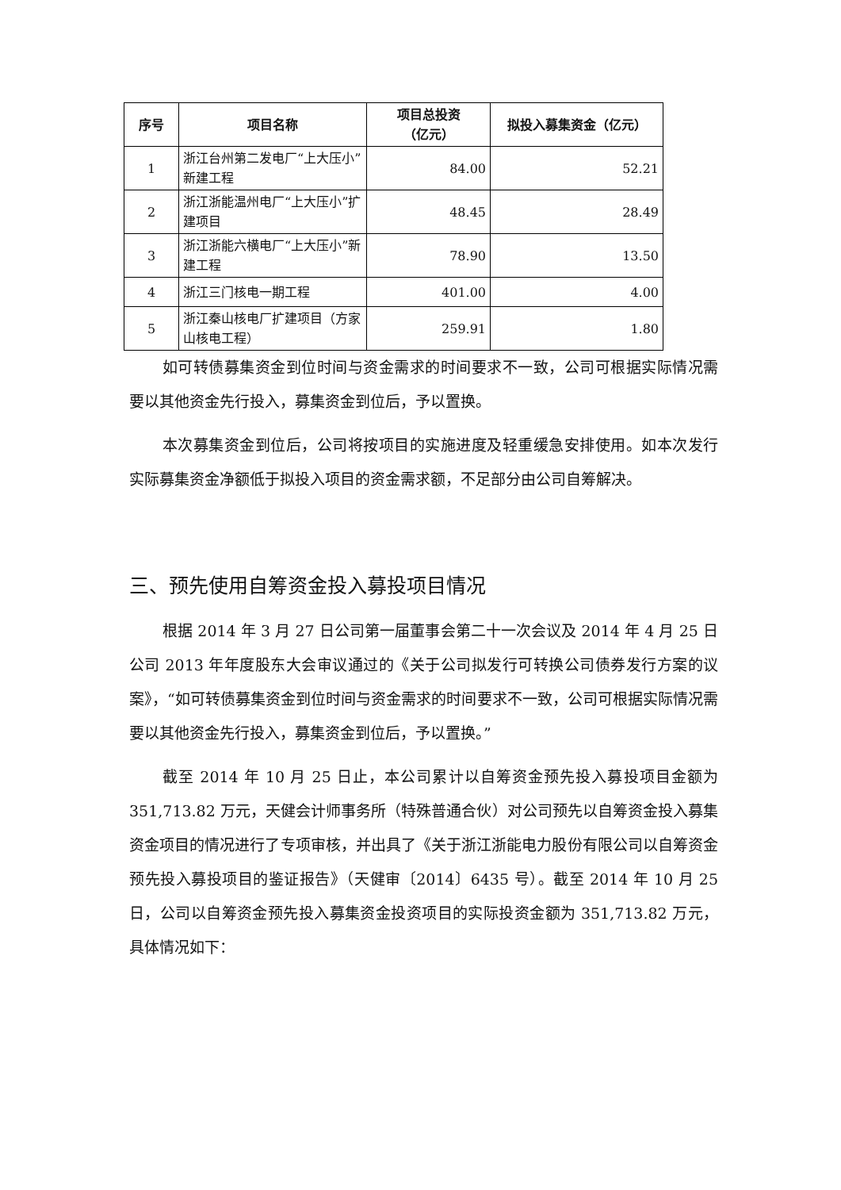| 序号 | 项目名称 | 项目总投资 （亿元） | 拟投入募集资金（亿元） |
| --- | --- | --- | --- |
| 1 | 浙江台州第二发电厂“上大压小”新建工程 | 84.00 | 52.21 |
| 2 | 浙江浙能温州电厂“上大压小”扩建项目 | 48.45 | 28.49 |
| 3 | 浙江浙能六横电厂“上大压小”新建工程 | 78.90 | 13.50 |
| 4 | 浙江三门核电一期工程 | 401.00 | 4.00 |
| 5 | 浙江秦山核电厂扩建项目（方家山核电工程） | 259.91 | 1.80 |
如可转债募集资金到位时间与资金需求的时间要求不一致，公司可根据实际情况需要以其他资金先行投入，募集资金到位后，予以置换。
本次募集资金到位后，公司将按项目的实施进度及轻重缓急安排使用。如本次发行实际募集资金净额低于拟投入项目的资金需求额，不足部分由公司自筹解决。
三、预先使用自筹资金投入募投项目情况
根据 2014 年 3 月 27 日公司第一届董事会第二十一次会议及 2014 年 4 月 25 日公司 2013 年年度股东大会审议通过的《关于公司拟发行可转换公司债券发行方案的议案》，“如可转债募集资金到位时间与资金需求的时间要求不一致，公司可根据实际情况需要以其他资金先行投入，募集资金到位后，予以置换。”
截至 2014 年 10 月 25 日止，本公司累计以自筹资金预先投入募投项目金额为 351,713.82 万元，天健会计师事务所（特殊普通合伙）对公司预先以自筹资金投入募集资金项目的情况进行了专项审核，并出具了《关于浙江浙能电力股份有限公司以自筹资金预先投入募投项目的鉴证报告》（天健审〔2014〕6435 号）。截至 2014 年 10 月 25 日，公司以自筹资金预先投入募集资金投资项目的实际投资金额为 351,713.82 万元，具体情况如下：